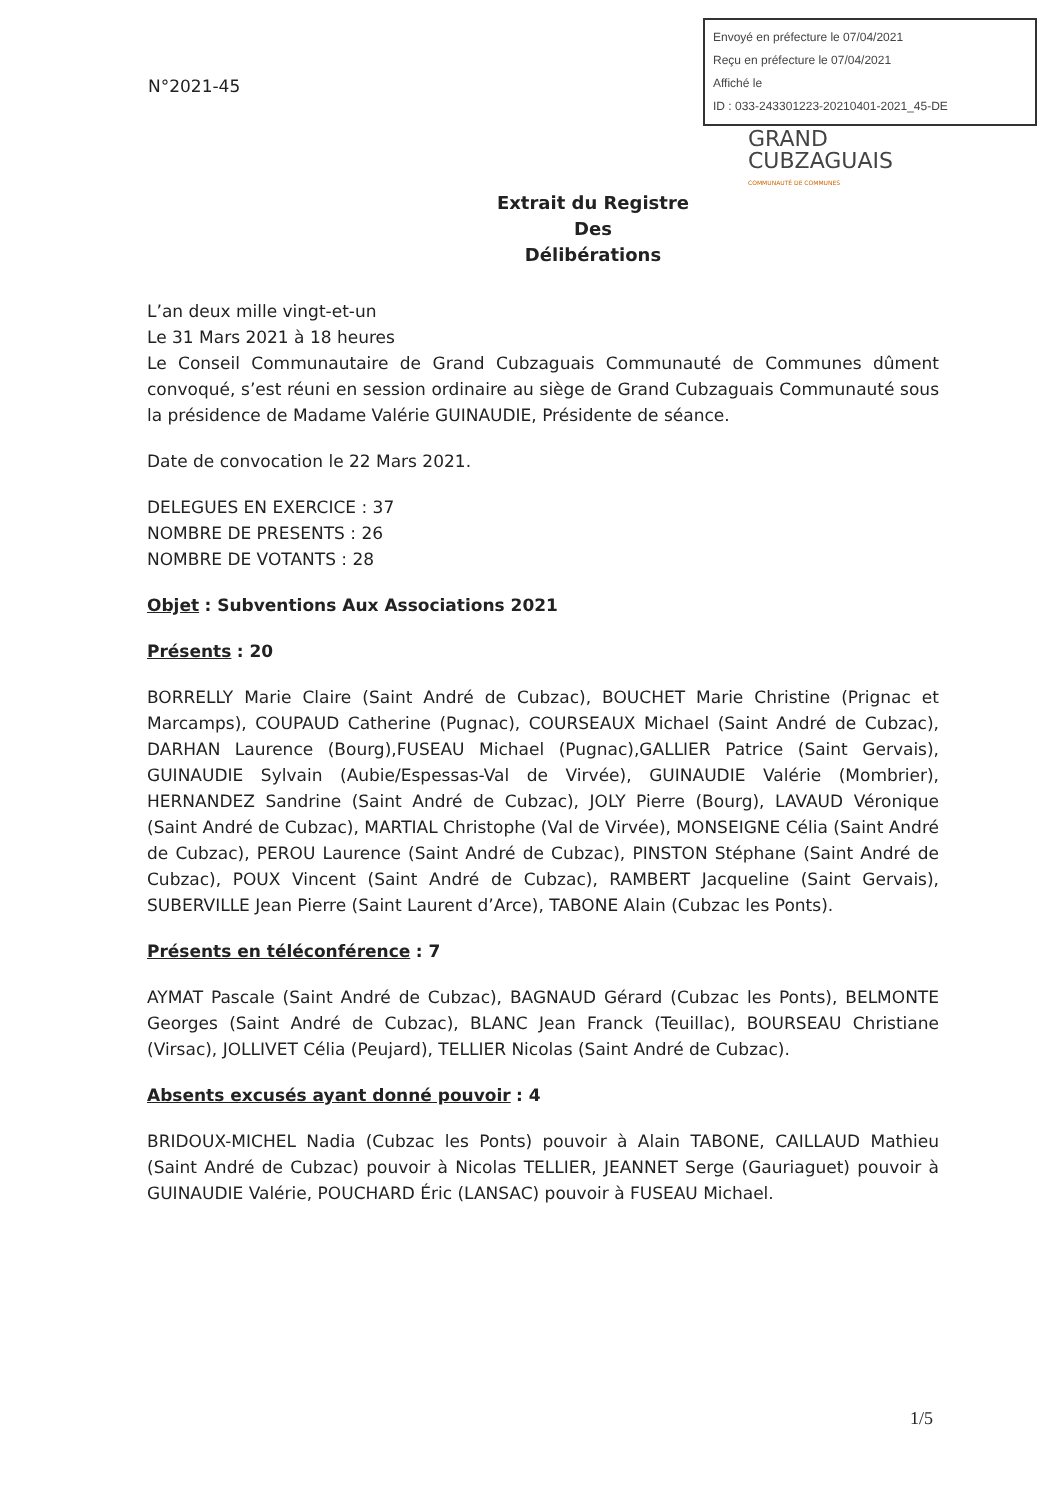Envoyé en préfecture le 07/04/2021
Reçu en préfecture le 07/04/2021
Affiché le
ID : 033-243301223-20210401-2021_45-DE
N°2021-45
GRAND
CUBZAGUAIS
COMMUNAUTÉ DE COMMUNES
Extrait du Registre
Des
Délibérations
L’an deux mille vingt-et-un
Le 31 Mars 2021 à 18 heures
Le Conseil Communautaire de Grand Cubzaguais Communauté de Communes dûment convoqué, s’est réuni en session ordinaire au siège de Grand Cubzaguais Communauté sous la présidence de Madame Valérie GUINAUDIE, Présidente de séance.
Date de convocation le 22 Mars 2021.
DELEGUES EN EXERCICE : 37
NOMBRE DE PRESENTS : 26
NOMBRE DE VOTANTS : 28
Objet : Subventions Aux Associations 2021
Présents : 20
BORRELLY Marie Claire (Saint André de Cubzac), BOUCHET Marie Christine (Prignac et Marcamps), COUPAUD Catherine (Pugnac), COURSEAUX Michael (Saint André de Cubzac), DARHAN Laurence (Bourg),FUSEAU Michael (Pugnac),GALLIER Patrice (Saint Gervais), GUINAUDIE Sylvain (Aubie/Espessas-Val de Virvée), GUINAUDIE Valérie (Mombrier), HERNANDEZ Sandrine (Saint André de Cubzac), JOLY Pierre (Bourg), LAVAUD Véronique (Saint André de Cubzac), MARTIAL Christophe (Val de Virvée), MONSEIGNE Célia (Saint André de Cubzac), PEROU Laurence (Saint André de Cubzac), PINSTON Stéphane (Saint André de Cubzac), POUX Vincent (Saint André de Cubzac), RAMBERT Jacqueline (Saint Gervais), SUBERVILLE Jean Pierre (Saint Laurent d’Arce), TABONE Alain (Cubzac les Ponts).
Présents en téléconférence : 7
AYMAT Pascale (Saint André de Cubzac), BAGNAUD Gérard (Cubzac les Ponts), BELMONTE Georges (Saint André de Cubzac), BLANC Jean Franck (Teuillac), BOURSEAU Christiane (Virsac), JOLLIVET Célia (Peujard), TELLIER Nicolas (Saint André de Cubzac).
Absents excusés ayant donné pouvoir : 4
BRIDOUX-MICHEL Nadia (Cubzac les Ponts) pouvoir à Alain TABONE, CAILLAUD Mathieu (Saint André de Cubzac) pouvoir à Nicolas TELLIER, JEANNET Serge (Gauriaguet) pouvoir à GUINAUDIE Valérie, POUCHARD Éric (LANSAC) pouvoir à FUSEAU Michael.
1/5